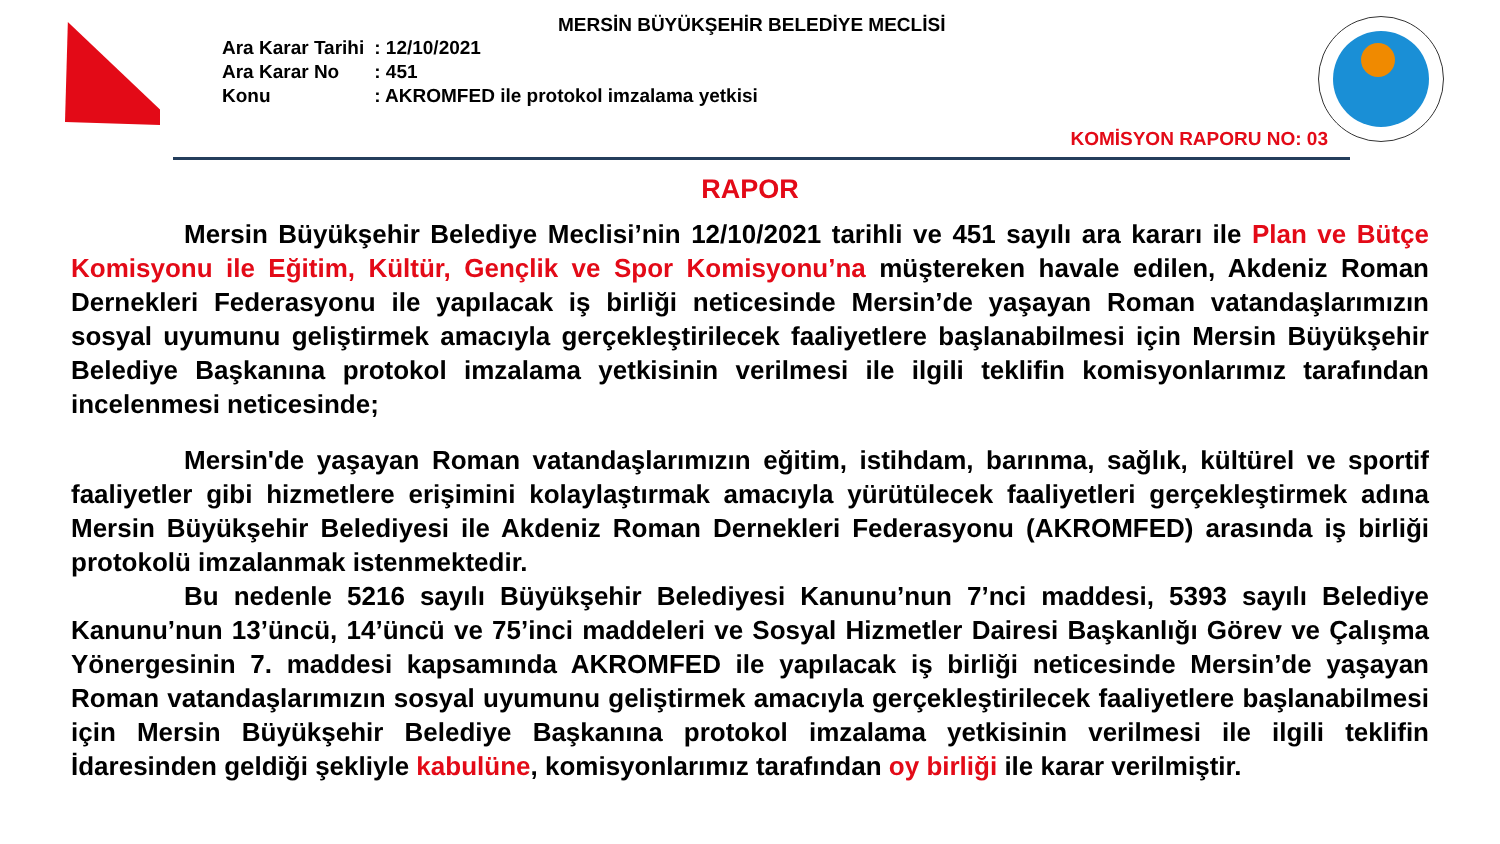MERSİN BÜYÜKŞEHİR BELEDİYE MECLİSİ
| Ara Karar Tarihi | : 12/10/2021 |
| Ara Karar No | : 451 |
| Konu | : AKROMFED ile protokol imzalama yetkisi |
KOMİSYON RAPORU NO: 03
RAPOR
Mersin Büyükşehir Belediye Meclisi’nin 12/10/2021 tarihli ve 451 sayılı ara kararı ile Plan ve Bütçe Komisyonu ile Eğitim, Kültür, Gençlik ve Spor Komisyonu’na müştereken havale edilen, Akdeniz Roman Dernekleri Federasyonu ile yapılacak iş birliği neticesinde Mersin’de yaşayan Roman vatandaşlarımızın sosyal uyumunu geliştirmek amacıyla gerçekleştirilecek faaliyetlere başlanabilmesi için Mersin Büyükşehir Belediye Başkanına protokol imzalama yetkisinin verilmesi ile ilgili teklifin komisyonlarımız tarafından incelenmesi neticesinde;
Mersin'de yaşayan Roman vatandaşlarımızın eğitim, istihdam, barınma, sağlık, kültürel ve sportif faaliyetler gibi hizmetlere erişimini kolaylaştırmak amacıyla yürütülecek faaliyetleri gerçekleştirmek adına Mersin Büyükşehir Belediyesi ile Akdeniz Roman Dernekleri Federasyonu (AKROMFED) arasında iş birliği protokolü imzalanmak istenmektedir.
Bu nedenle 5216 sayılı Büyükşehir Belediyesi Kanunu’nun 7’nci maddesi, 5393 sayılı Belediye Kanunu’nun 13’üncü, 14’üncü ve 75’inci maddeleri ve Sosyal Hizmetler Dairesi Başkanlığı Görev ve Çalışma Yönergesinin 7. maddesi kapsamında AKROMFED ile yapılacak iş birliği neticesinde Mersin’de yaşayan Roman vatandaşlarımızın sosyal uyumunu geliştirmek amacıyla gerçekleştirilecek faaliyetlere başlanabilmesi için Mersin Büyükşehir Belediye Başkanına protokol imzalama yetkisinin verilmesi ile ilgili teklifin İdaresinden geldiği şekliyle kabulüne, komisyonlarımız tarafından oy birliği ile karar verilmiştir.